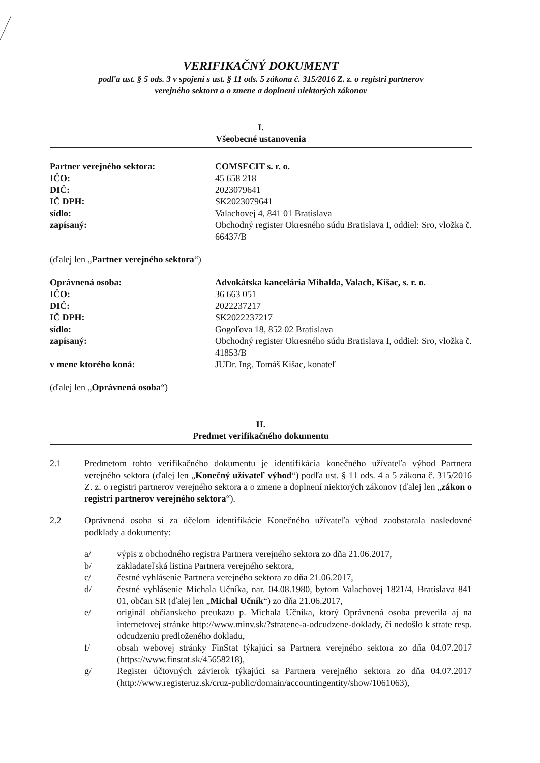VERIFIKAČNÝ DOKUMENT
podľa ust. § 5 ods. 3 v spojení s ust. § 11 ods. 5 zákona č. 315/2016 Z. z. o registri partnerov
verejného sektora a o zmene a doplnení niektorých zákonov
I.
Všeobecné ustanovenia
Partner verejného sektora: COMSECIT s. r. o.
IČO: 45 658 218
DIČ: 2023079641
IČ DPH: SK2023079641
sídlo: Valachovej 4, 841 01 Bratislava
zapísaný: Obchodný register Okresného súdu Bratislava I, oddiel: Sro, vložka č. 66437/B
(ďalej len „Partner verejného sektora“)
Oprávnená osoba: Advokátska kancelária Mihalda, Valach, Kišac, s. r. o.
IČO: 36 663 051
DIČ: 2022237217
IČ DPH: SK2022237217
sídlo: Gogoľova 18, 852 02 Bratislava
zapísaný: Obchodný register Okresného súdu Bratislava I, oddiel: Sro, vložka č. 41853/B
v mene ktorého koná: JUDr. Ing. Tomáš Kišac, konateľ
(ďalej len „Oprávnená osoba“)
II.
Predmet verifikačného dokumentu
2.1 Predmetom tohto verifikačného dokumentu je identifikácia konečného užívateľa výhod Partnera verejného sektora (ďalej len „Konečný užívateľ výhod“) podľa ust. § 11 ods. 4 a 5 zákona č. 315/2016 Z. z. o registri partnerov verejného sektora a o zmene a doplnení niektorých zákonov (ďalej len „zákon o registri partnerov verejného sektora“).
2.2 Oprávnená osoba si za účelom identifikácie Konečného užívateľa výhod zaobstarala nasledovné podklady a dokumenty:
a/ výpis z obchodného registra Partnera verejného sektora zo dňa 21.06.2017,
b/ zakladateľská listina Partnera verejného sektora,
c/ čestné vyhlásenie Partnera verejného sektora zo dňa 21.06.2017,
d/ čestné vyhlásenie Michala Učníka, nar. 04.08.1980, bytom Valachovej 1821/4, Bratislava 841 01, občan SR (ďalej len „Michal Učník“) zo dňa 21.06.2017,
e/ originál občianskeho preukazu p. Michala Učníka, ktorý Oprávnená osoba preverila aj na internetovej stránke http://www.minv.sk/?stratene-a-odcudzene-doklady, či nedošlo k strate resp. odcudzeniu predloženého dokladu,
f/ obsah webovej stránky FinStat týkajúci sa Partnera verejného sektora zo dňa 04.07.2017 (https://www.finstat.sk/45658218),
g/ Register účtovných závierok týkajúci sa Partnera verejného sektora zo dňa 04.07.2017 (http://www.registeruz.sk/cruz-public/domain/accountingentity/show/1061063),